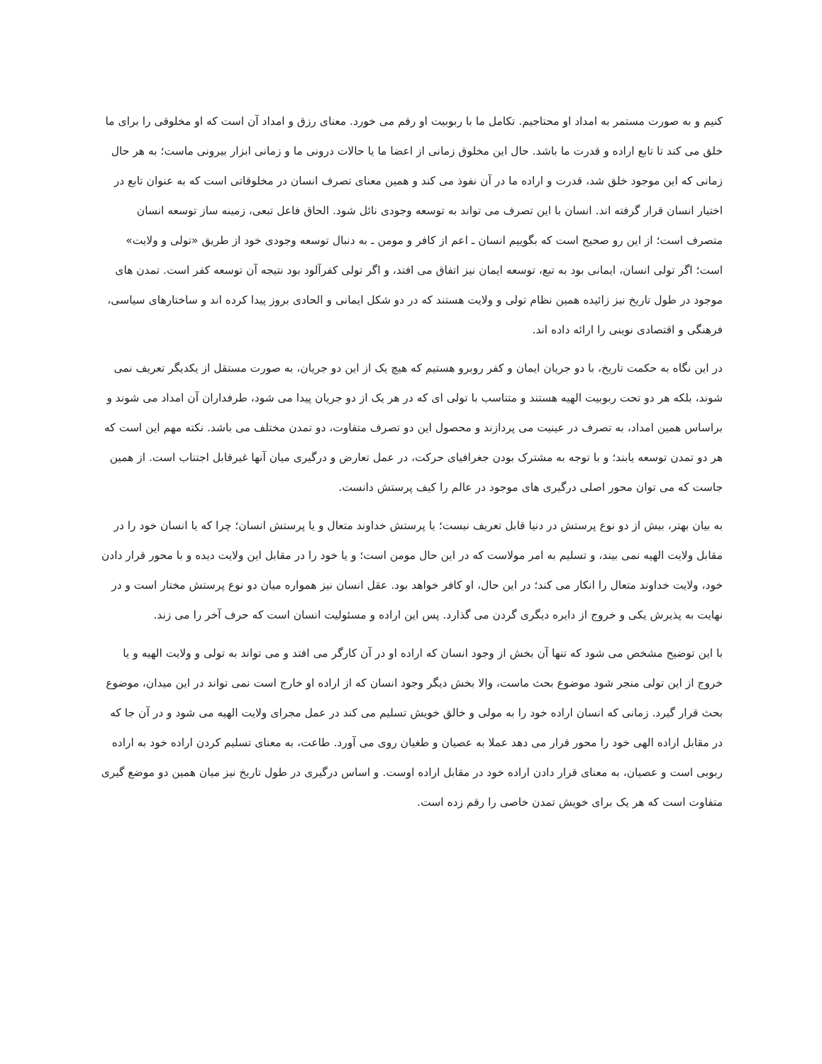کنیم و به صورت مستمر به امداد او محتاجیم. تکامل ما با ربوبیت او رقم می خورد. معنای رزق و امداد آن است که او مخلوقی را برای ما خلق می کند تا تابع اراده و قدرت ما باشد. حال این مخلوق زمانی از اعضا ما یا حالات درونی ما و زمانی ابزار بیرونی ماست؛ به هر حال زمانی که این موجود خلق شد، قدرت و اراده ما در آن نفوذ می کند و همین معنای تصرف انسان در مخلوقاتی است که به عنوان تابع در اختیار انسان قرار گرفته اند. انسان با این تصرف می تواند به توسعه وجودی نائل شود. الحاق فاعل تبعی، زمینه ساز توسعه انسان متصرف است؛ از این رو صحیح است که بگوییم انسان ـ اعم از کافر و مومن ـ به دنبال توسعه وجودی خود از طریق «تولی و ولایت» است؛ اگر تولی انسان، ایمانی بود به تبع، توسعه ایمان نیز اتفاق می افتد، و اگر تولی کفرآلود بود نتیجه آن توسعه کفر است. تمدن های موجود در طول تاریخ نیز زائیده همین نظام تولی و ولایت هستند که در دو شکل ایمانی و الحادی بروز پیدا کرده اند و ساختارهای سیاسی، فرهنگی و اقتصادی نوینی را ارائه داده اند.
در این نگاه به حکمت تاریخ، با دو جریان ایمان و کفر روبرو هستیم که هیچ یک از این دو جریان، به صورت مستقل از یکدیگر تعریف نمی شوند، بلکه هر دو تحت ربوبیت الهیه هستند و متناسب با تولی ای که در هر یک از دو جریان پیدا می شود، طرفداران آن امداد می شوند و براساس همین امداد، به تصرف در عینیت می پردازند و محصول این دو تصرف متفاوت، دو تمدن مختلف می باشد. نکته مهم این است که هر دو تمدن توسعه یابند؛ و با توجه به مشترک بودن جغرافیای حرکت، در عمل تعارض و درگیری میان آنها غیرقابل اجتناب است. از همین جاست که می توان محور اصلی درگیری های موجود در عالم را کیف پرستش دانست.
به بیان بهتر، بیش از دو نوع پرستش در دنیا قابل تعریف نیست؛ یا پرستش خداوند متعال و یا پرستش انسان؛ چرا که یا انسان خود را در مقابل ولایت الهیه نمی بیند، و تسلیم به امر مولاست که در این حال مومن است؛ و یا خود را در مقابل این ولایت دیده و با محور قرار دادن خود، ولایت خداوند متعال را انکار می کند؛ در این حال، او کافر خواهد بود. عقل انسان نیز همواره میان دو نوع پرستش مختار است و در نهایت به پذیرش یکی و خروج از دایره دیگری گردن می گذارد. پس این اراده و مسئولیت انسان است که حرف آخر را می زند.
با این توضیح مشخص می شود که تنها آن بخش از وجود انسان که اراده او در آن کارگر می افتد و می تواند به تولی و ولایت الهیه و یا خروج از این تولی منجر شود موضوع بحث ماست، والا بخش دیگر وجود انسان که از اراده او خارج است نمی تواند در این میدان، موضوع بحث قرار گیرد. زمانی که انسان اراده خود را به مولی و خالق خویش تسلیم می کند در عمل مجرای ولایت الهیه می شود و در آن جا که در مقابل اراده الهی خود را محور قرار می دهد عملا به عصیان و طغیان روی می آورد. طاعت، به معنای تسلیم کردن اراده خود به اراده ربوبی است و عصیان، به معنای قرار دادن اراده خود در مقابل اراده اوست. و اساس درگیری در طول تاریخ نیز میان همین دو موضع گیری متفاوت است که هر یک برای خویش تمدن خاصی را رقم زده است.